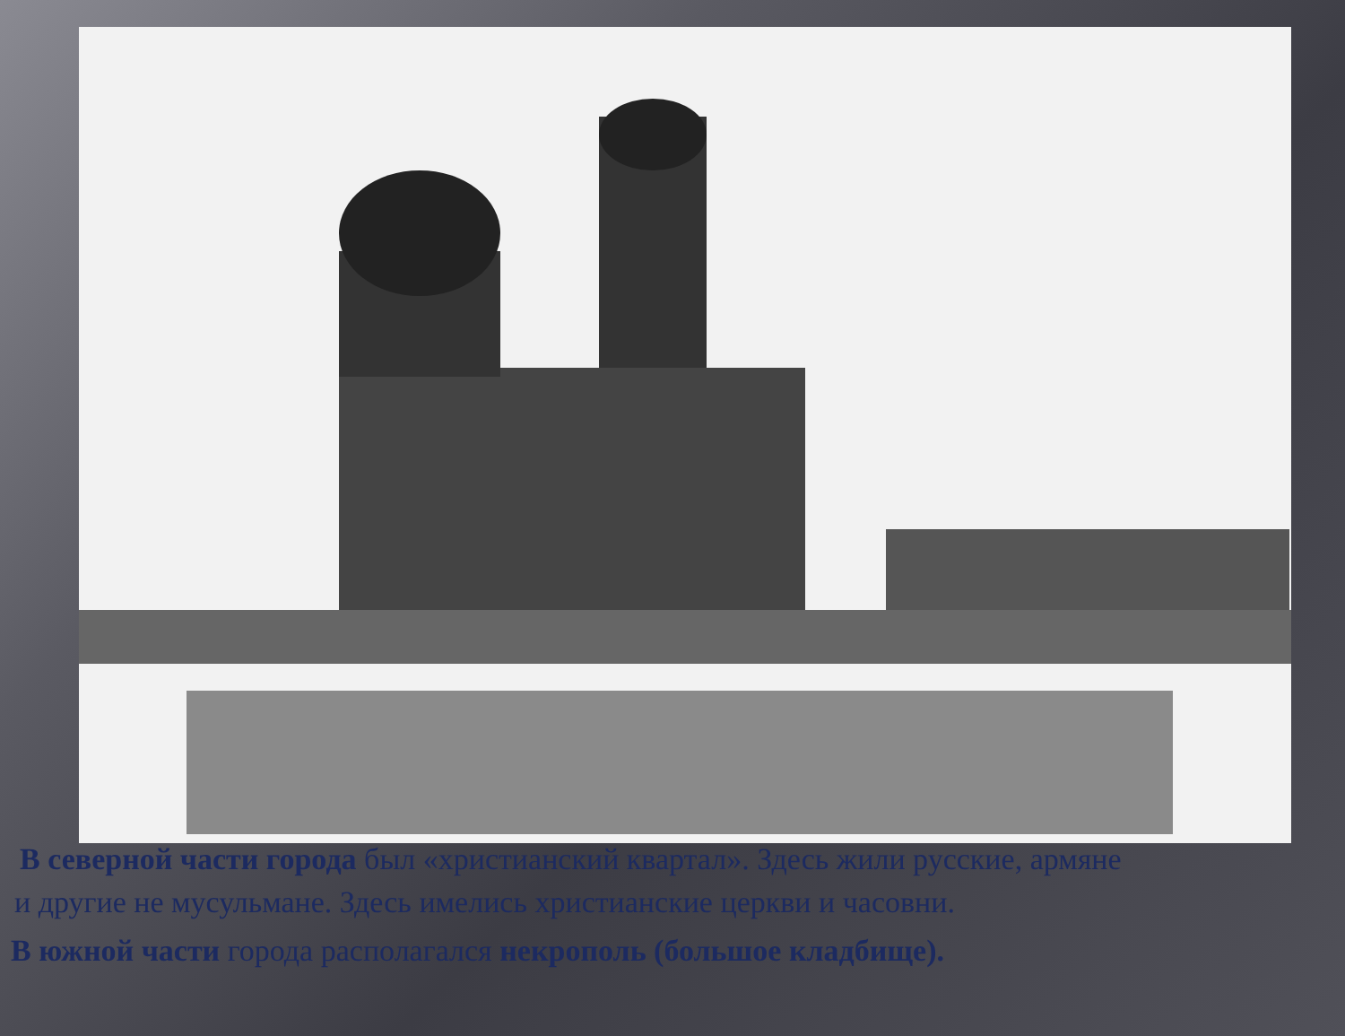В северной части города был «христианский квартал». Здесь жили русские, армяне
и другие не мусульмане. Здесь имелись христианские церкви и часовни.
В южной части города располагался некрополь (большое кладбище).